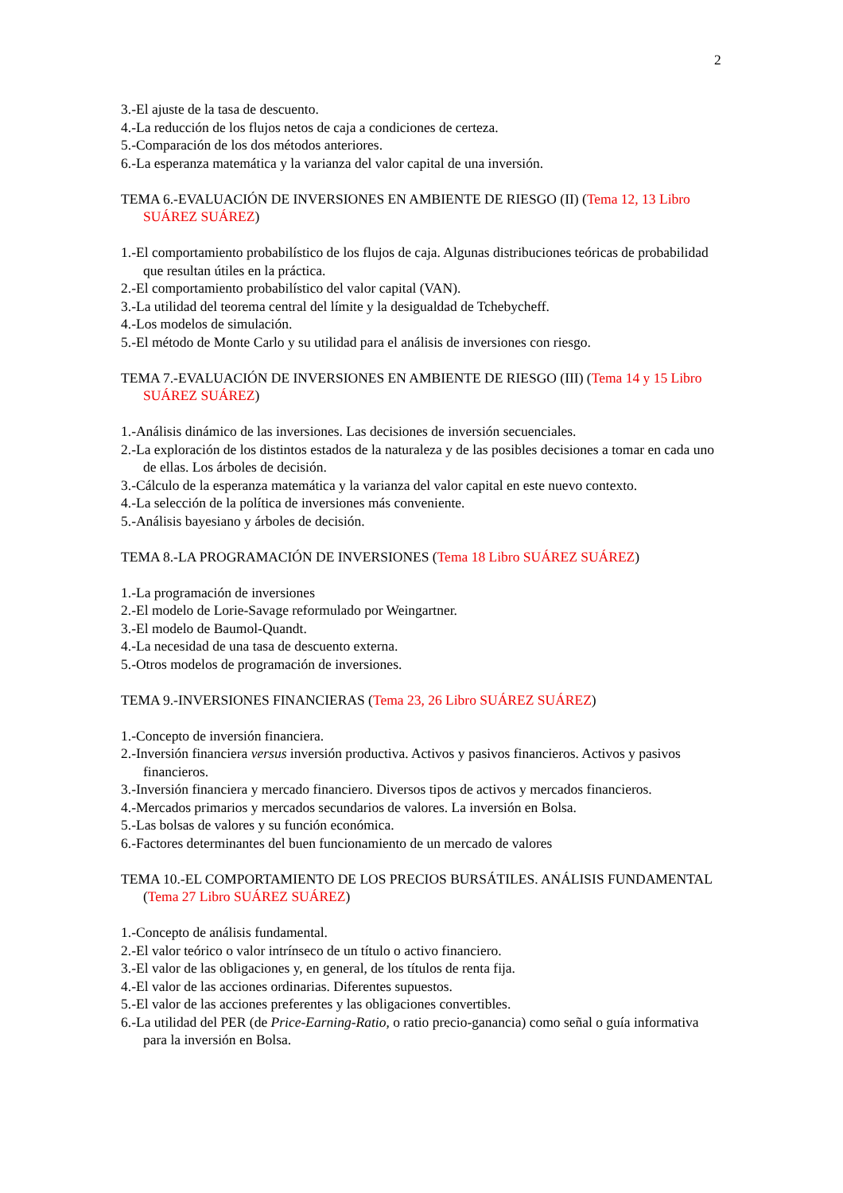2
3.-El ajuste de la tasa de descuento.
4.-La reducción de los flujos netos de caja a condiciones de certeza.
5.-Comparación de los dos métodos anteriores.
6.-La esperanza matemática y la varianza del valor capital de una inversión.
TEMA 6.-EVALUACIÓN DE INVERSIONES EN AMBIENTE DE RIESGO (II) (Tema 12, 13 Libro SUÁREZ SUÁREZ)
1.-El comportamiento probabilístico de los flujos de caja. Algunas distribuciones teóricas de probabilidad que resultan útiles en la práctica.
2.-El comportamiento probabilístico del valor capital (VAN).
3.-La utilidad del teorema central del límite y la desigualdad de Tchebycheff.
4.-Los modelos de simulación.
5.-El método de Monte Carlo y su utilidad para el análisis de inversiones con riesgo.
TEMA 7.-EVALUACIÓN DE INVERSIONES EN AMBIENTE DE RIESGO (III) (Tema 14 y 15 Libro SUÁREZ SUÁREZ)
1.-Análisis dinámico de las inversiones. Las decisiones de inversión secuenciales.
2.-La exploración de los distintos estados de la naturaleza y de las posibles decisiones a tomar en cada uno de ellas. Los árboles de decisión.
3.-Cálculo de la esperanza matemática y la varianza del valor capital en este nuevo contexto.
4.-La selección de la política de inversiones más conveniente.
5.-Análisis bayesiano y árboles de decisión.
TEMA 8.-LA PROGRAMACIÓN DE INVERSIONES (Tema 18 Libro SUÁREZ SUÁREZ)
1.-La programación de inversiones
2.-El modelo de Lorie-Savage reformulado por Weingartner.
3.-El modelo de Baumol-Quandt.
4.-La necesidad de una tasa de descuento externa.
5.-Otros modelos de programación de inversiones.
TEMA 9.-INVERSIONES FINANCIERAS (Tema 23, 26 Libro SUÁREZ SUÁREZ)
1.-Concepto de inversión financiera.
2.-Inversión financiera versus inversión productiva. Activos y pasivos financieros. Activos y pasivos financieros.
3.-Inversión financiera y mercado financiero. Diversos tipos de activos y mercados financieros.
4.-Mercados primarios y mercados secundarios de valores. La inversión en Bolsa.
5.-Las bolsas de valores y su función económica.
6.-Factores determinantes del buen funcionamiento de un mercado de valores
TEMA 10.-EL COMPORTAMIENTO DE LOS PRECIOS BURSÁTILES. ANÁLISIS FUNDAMENTAL (Tema 27 Libro SUÁREZ SUÁREZ)
1.-Concepto de análisis fundamental.
2.-El valor teórico o valor intrínseco de un título o activo financiero.
3.-El valor de las obligaciones y, en general, de los títulos de renta fija.
4.-El valor de las acciones ordinarias. Diferentes supuestos.
5.-El valor de las acciones preferentes y las obligaciones convertibles.
6.-La utilidad del PER (de Price-Earning-Ratio, o ratio precio-ganancia) como señal o guía informativa para la inversión en Bolsa.